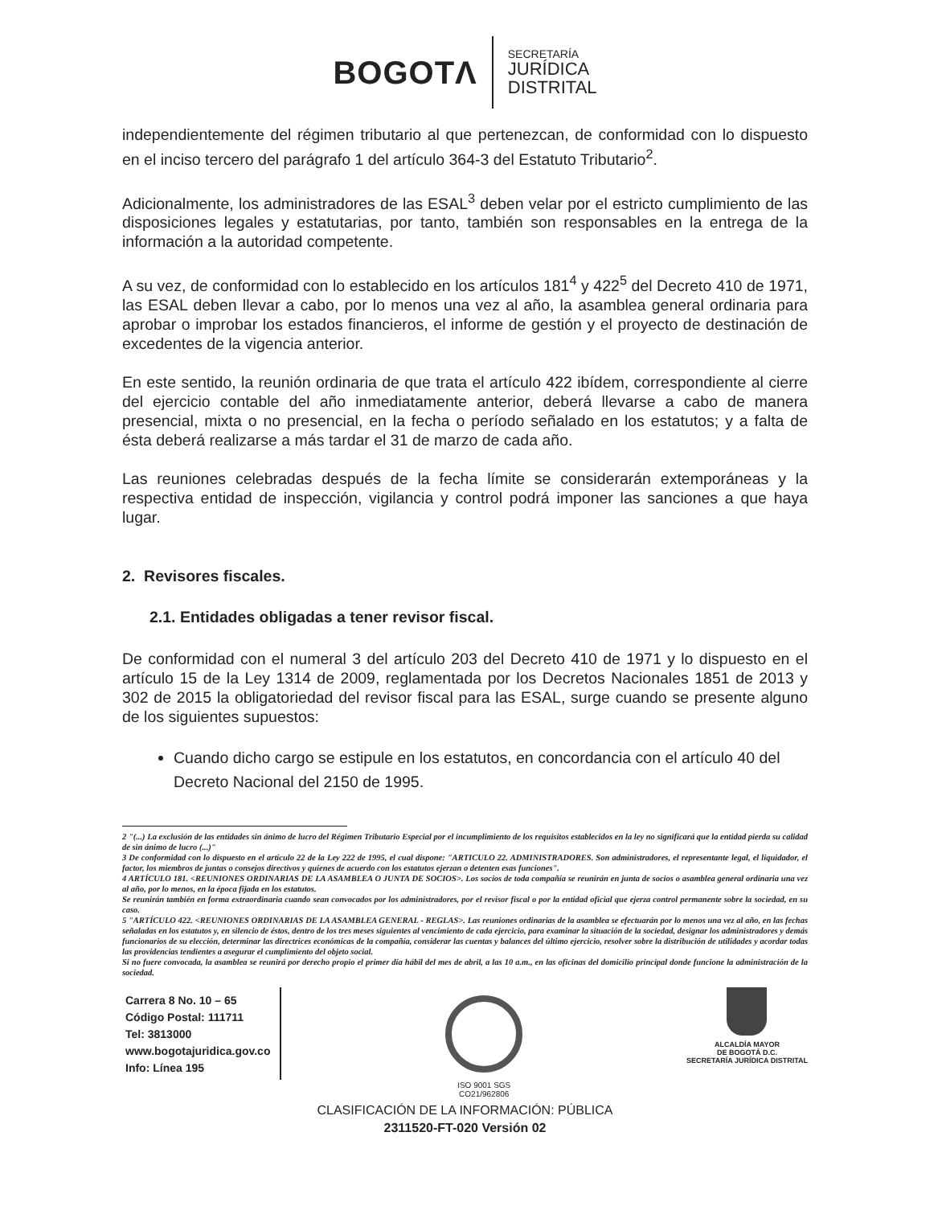BOGOTΛ
SECRETARÍA
JURÍDICA
DISTRITAL
independientemente del régimen tributario al que pertenezcan, de conformidad con lo dispuesto en el inciso tercero del parágrafo 1 del artículo 364-3 del Estatuto Tributario<sup>2</sup>.
Adicionalmente, los administradores de las ESAL<sup>3</sup> deben velar por el estricto cumplimiento de las disposiciones legales y estatutarias, por tanto, también son responsables en la entrega de la información a la autoridad competente.
A su vez, de conformidad con lo establecido en los artículos 181<sup>4</sup> y 422<sup>5</sup> del Decreto 410 de 1971, las ESAL deben llevar a cabo, por lo menos una vez al año, la asamblea general ordinaria para aprobar o improbar los estados financieros, el informe de gestión y el proyecto de destinación de excedentes de la vigencia anterior.
En este sentido, la reunión ordinaria de que trata el artículo 422 ibídem, correspondiente al cierre del ejercicio contable del año inmediatamente anterior, deberá llevarse a cabo de manera presencial, mixta o no presencial, en la fecha o período señalado en los estatutos; y a falta de ésta deberá realizarse a más tardar el 31 de marzo de cada año.
Las reuniones celebradas después de la fecha límite se considerarán extemporáneas y la respectiva entidad de inspección, vigilancia y control podrá imponer las sanciones a que haya lugar.
2. Revisores fiscales.
2.1. Entidades obligadas a tener revisor fiscal.
De conformidad con el numeral 3 del artículo 203 del Decreto 410 de 1971 y lo dispuesto en el artículo 15 de la Ley 1314 de 2009, reglamentada por los Decretos Nacionales 1851 de 2013 y 302 de 2015 la obligatoriedad del revisor fiscal para las ESAL, surge cuando se presente alguno de los siguientes supuestos:
Cuando dicho cargo se estipule en los estatutos, en concordancia con el artículo 40 del Decreto Nacional del 2150 de 1995.
2 "(...) La exclusión de las entidades sin ánimo de lucro del Régimen Tributario Especial por el incumplimiento de los requisitos establecidos en la ley no significará que la entidad pierda su calidad de sin ánimo de lucro (...)"
3 De conformidad con lo dispuesto en el artículo 22 de la Ley 222 de 1995, el cual dispone: "ARTICULO 22. ADMINISTRADORES. Son administradores, el representante legal, el liquidador, el factor, los miembros de juntas o consejos directivos y quienes de acuerdo con los estatutos ejerzan o detenten esas funciones".
4 ARTÍCULO 181. <REUNIONES ORDINARIAS DE LA ASAMBLEA O JUNTA DE SOCIOS>. Los socios de toda compañía se reunirán en junta de socios o asamblea general ordinaria una vez al año, por lo menos, en la época fijada en los estatutos.
Se reunirán también en forma extraordinaria cuando sean convocados por los administradores, por el revisor fiscal o por la entidad oficial que ejerza control permanente sobre la sociedad, en su caso.
5 "ARTÍCULO 422. <REUNIONES ORDINARIAS DE LA ASAMBLEA GENERAL - REGLAS>. Las reuniones ordinarias de la asamblea se efectuarán por lo menos una vez al año, en las fechas señaladas en los estatutos y, en silencio de éstos, dentro de los tres meses siguientes al vencimiento de cada ejercicio, para examinar la situación de la sociedad, designar los administradores y demás funcionarios de su elección, determinar las directrices económicas de la compañía, considerar las cuentas y balances del último ejercicio, resolver sobre la distribución de utilidades y acordar todas las providencias tendientes a asegurar el cumplimiento del objeto social.
Si no fuere convocada, la asamblea se reunirá por derecho propio el primer día hábil del mes de abril, a las 10 a.m., en las oficinas del domicilio principal donde funcione la administración de la sociedad.
Carrera 8 No. 10 – 65
Código Postal: 111711
Tel: 3813000
www.bogotajuridica.gov.co
Info: Línea 195
ISO 9001 SGS
CO21/962806
ALCALDÍA MAYOR
DE BOGOTÁ D.C.
SECRETARÍA JURÍDICA DISTRITAL
CLASIFICACIÓN DE LA INFORMACIÓN: PÚBLICA
2311520-FT-020 Versión 02